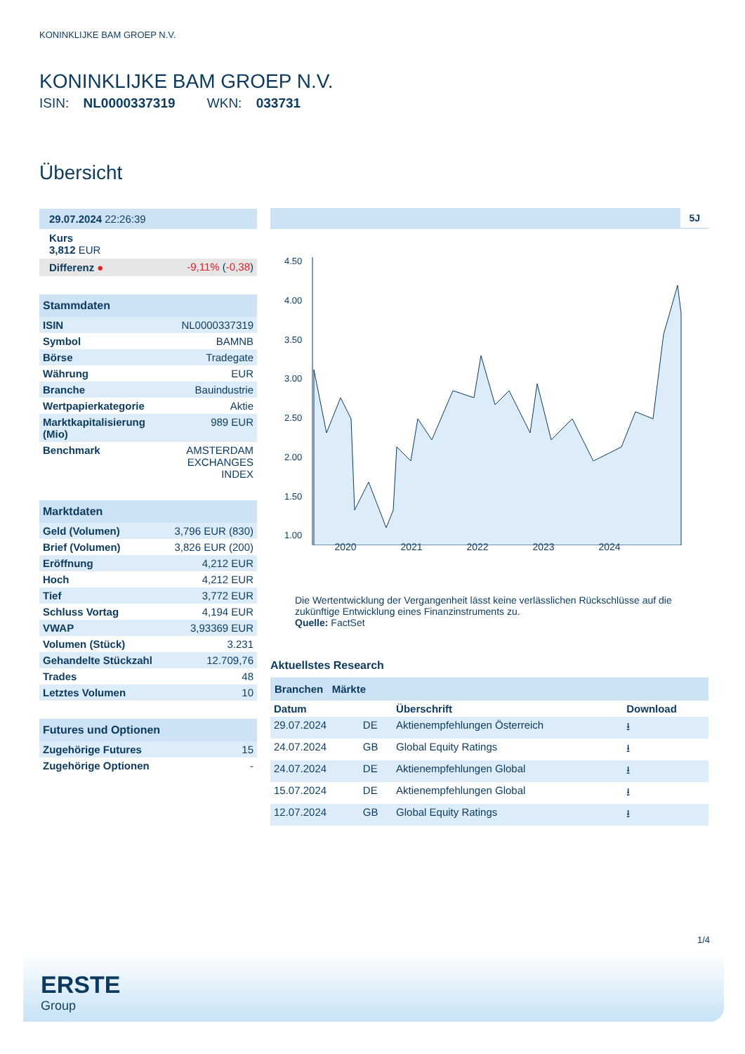KONINKLIJKE BAM GROEP N.V.
KONINKLIJKE BAM GROEP N.V.
ISIN: NL0000337319 WKN: 033731
Übersicht
| 29.07.2024 22:26:39 | |
| Kurs 3,812 EUR | |
| Differenz ● | -9,11% ( -0,38 ) |
| Stammdaten | |
| --- | --- |
| ISIN | NL0000337319 |
| Symbol | BAMNB |
| Börse | Tradegate |
| Währung | EUR |
| Branche | Bauindustrie |
| Wertpapierkategorie | Aktie |
| Marktkapitalisierung (Mio) | 989 EUR |
| Benchmark | AMSTERDAM EXCHANGES INDEX |
| Marktdaten | |
| --- | --- |
| Geld (Volumen) | 3,796 EUR (830) |
| Brief (Volumen) | 3,826 EUR (200) |
| Eröffnung | 4,212 EUR |
| Hoch | 4,212 EUR |
| Tief | 3,772 EUR |
| Schluss Vortag | 4,194 EUR |
| VWAP | 3,93369 EUR |
| Volumen (Stück) | 3.231 |
| Gehandelte Stückzahl | 12.709,76 |
| Trades | 48 |
| Letztes Volumen | 10 |
| Futures und Optionen | |
| --- | --- |
| Zugehörige Futures | 15 |
| Zugehörige Optionen | - |
5J
4.50
4.00
3.50
3.00
2.50
2.00
1.50
1.00
2020 2021 2022 2023 2024
Die Wertentwicklung der Vergangenheit lässt keine verlässlichen Rückschlüsse auf die zukünftige Entwicklung eines Finanzinstruments zu.
Quelle: FactSet
Aktuellstes Research
Branchen Märkte
| Datum | | Überschrift | Download |
| --- | --- | --- | --- |
| 29.07.2024 | DE | Aktienempfehlungen Österreich | ⭳ |
| 24.07.2024 | GB | Global Equity Ratings | ⭳ |
| 24.07.2024 | DE | Aktienempfehlungen Global | ⭳ |
| 15.07.2024 | DE | Aktienempfehlungen Global | ⭳ |
| 12.07.2024 | GB | Global Equity Ratings | ⭳ |
1/4
ERSTE
Group